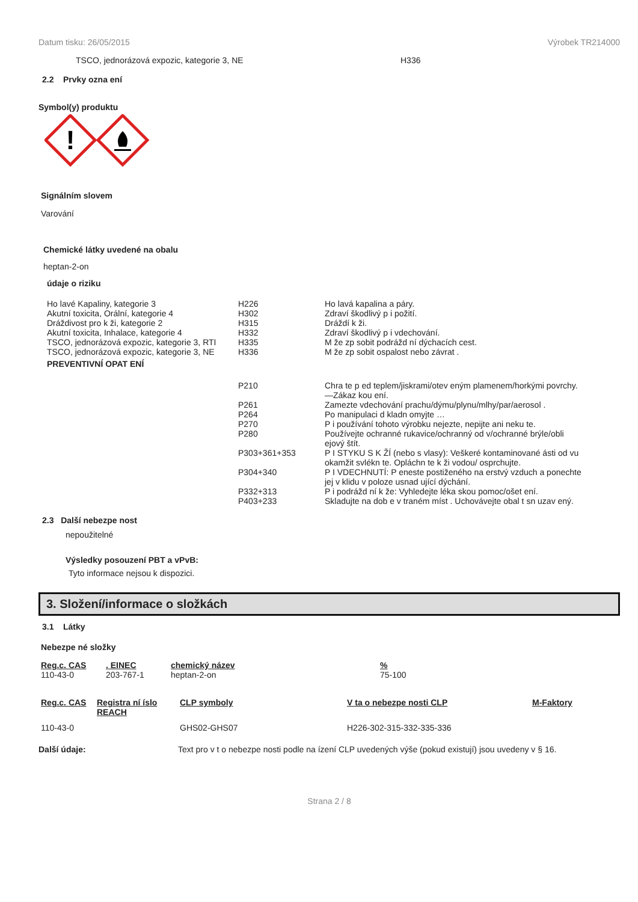Datum tisku: 26/05/2015 Výrobek TR214000
TSCO, jednorázová expozic, kategorie 3, NE H336
2.2 Prvky ozna ení
Symbol(y) produktu
!
Signálním slovem
Varování
Chemické látky uvedené na obalu
heptan-2-on
údaje o riziku
| Ho lavé Kapaliny, kategorie 3 | H226 | Ho lavá kapalina a páry. |
| Akutní toxicita, Orální, kategorie 4 | H302 | Zdraví škodlivý p i požití. |
| Dráždivost pro k ži, kategorie 2 | H315 | Dráždí k ži. |
| Akutní toxicita, Inhalace, kategorie 4 | H332 | Zdraví škodlivý p i vdechování. |
| TSCO, jednorázová expozic, kategorie 3, RTI | H335 | M že zp sobit podrážd ní dýchacích cest. |
| TSCO, jednorázová expozic, kategorie 3, NE | H336 | M že zp sobit ospalost nebo závrat . |
| PREVENTIVNÍ OPAT ENÍ | | |
| | P210 | Chra te p ed teplem/jiskrami/otev eným plamenem/horkými povrchy. —Zákaz kou ení. |
| | P261 | Zamezte vdechování prachu/dýmu/plynu/mlhy/par/aerosol . |
| | P264 | Po manipulaci d kladn omyjte … |
| | P270 | P i používání tohoto výrobku nejezte, nepijte ani neku te. |
| | P280 | Používejte ochranné rukavice/ochranný od v/ochranné brýle/obli ejový štít. |
| | P303+361+353 | P I STYKU S K ŽÍ (nebo s vlasy): Veškeré kontaminované ásti od vu okamžit svlékn te. Opláchn te k ži vodou/ osprchujte. |
| | P304+340 | P I VDECHNUTÍ: P eneste postiženého na erstvý vzduch a ponechte jej v klidu v poloze usnad ující dýchání. |
| | P332+313 | P i podrážd ní k že: Vyhledejte léka skou pomoc/ošet ení. |
| | P403+233 | Skladujte na dob e v traném míst . Uchovávejte obal t sn uzav ený. |
2.3 Další nebezpe nost
nepoužitelné
Výsledky posouzení PBT a vPvB:
Tyto informace nejsou k dispozici.
3. Složení/informace o složkách
3.1 Látky
Nebezpe né složky
| Reg.c. CAS | . EINEC | chemický název | % |
| --- | --- | --- | --- |
| 110-43-0 | 203-767-1 | heptan-2-on | 75-100 |
| Reg.c. CAS | Registra ní íslo REACH | CLP symboly | V ta o nebezpe nosti CLP | M-Faktory |
| --- | --- | --- | --- | --- |
| 110-43-0 | | GHS02-GHS07 | H226-302-315-332-335-336 | |
Další údaje: Text pro v t o nebezpe nosti podle na ízení CLP uvedených výše (pokud existují) jsou uvedeny v § 16.
Strana 2 / 8